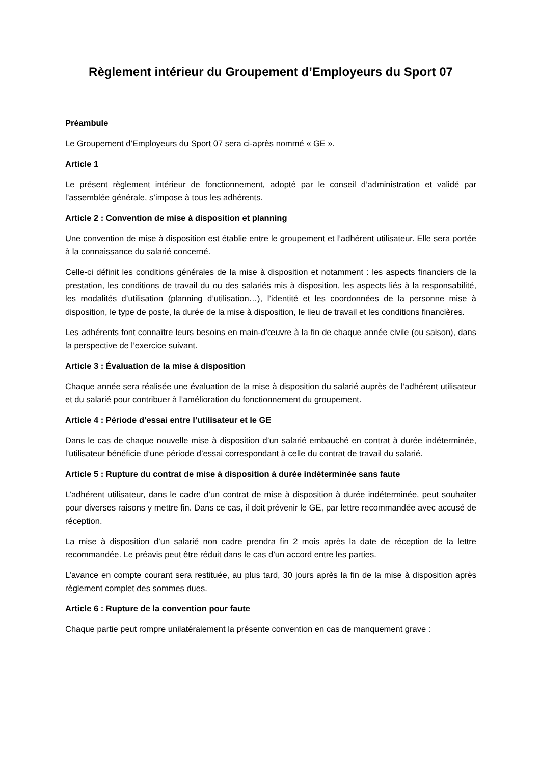Règlement intérieur du Groupement d’Employeurs du Sport 07
Préambule
Le Groupement d’Employeurs du Sport 07 sera ci-après nommé « GE ».
Article 1
Le présent règlement intérieur de fonctionnement, adopté par le conseil d’administration et validé par l’assemblée générale, s’impose à tous les adhérents.
Article 2 : Convention de mise à disposition et planning
Une convention de mise à disposition est établie entre le groupement et l’adhérent utilisateur. Elle sera portée à la connaissance du salarié concerné.
Celle-ci définit les conditions générales de la mise à disposition et notamment : les aspects financiers de la prestation, les conditions de travail du ou des salariés mis à disposition, les aspects liés à la responsabilité, les modalités d’utilisation (planning d’utilisation…), l’identité et les coordonnées de la personne mise à disposition, le type de poste, la durée de la mise à disposition, le lieu de travail et les conditions financières.
Les adhérents font connaître leurs besoins en main-d’œuvre à la fin de chaque année civile (ou saison), dans la perspective de l’exercice suivant.
Article 3 : Évaluation de la mise à disposition
Chaque année sera réalisée une évaluation de la mise à disposition du salarié auprès de l’adhérent utilisateur et du salarié pour contribuer à l’amélioration du fonctionnement du groupement.
Article 4 : Période d’essai entre l’utilisateur et le GE
Dans le cas de chaque nouvelle mise à disposition d’un salarié embauché en contrat à durée indéterminée, l’utilisateur bénéficie d’une période d’essai correspondant à celle du contrat de travail du salarié.
Article 5 : Rupture du contrat de mise à disposition à durée indéterminée sans faute
L’adhérent utilisateur, dans le cadre d’un contrat de mise à disposition à durée indéterminée, peut souhaiter pour diverses raisons y mettre fin. Dans ce cas, il doit prévenir le GE, par lettre recommandée avec accusé de réception.
La mise à disposition d’un salarié non cadre prendra fin 2 mois après la date de réception de la lettre recommandée. Le préavis peut être réduit dans le cas d’un accord entre les parties.
L’avance en compte courant sera restituée, au plus tard, 30 jours après la fin de la mise à disposition après règlement complet des sommes dues.
Article 6 : Rupture de la convention pour faute
Chaque partie peut rompre unilatéralement la présente convention en cas de manquement grave :